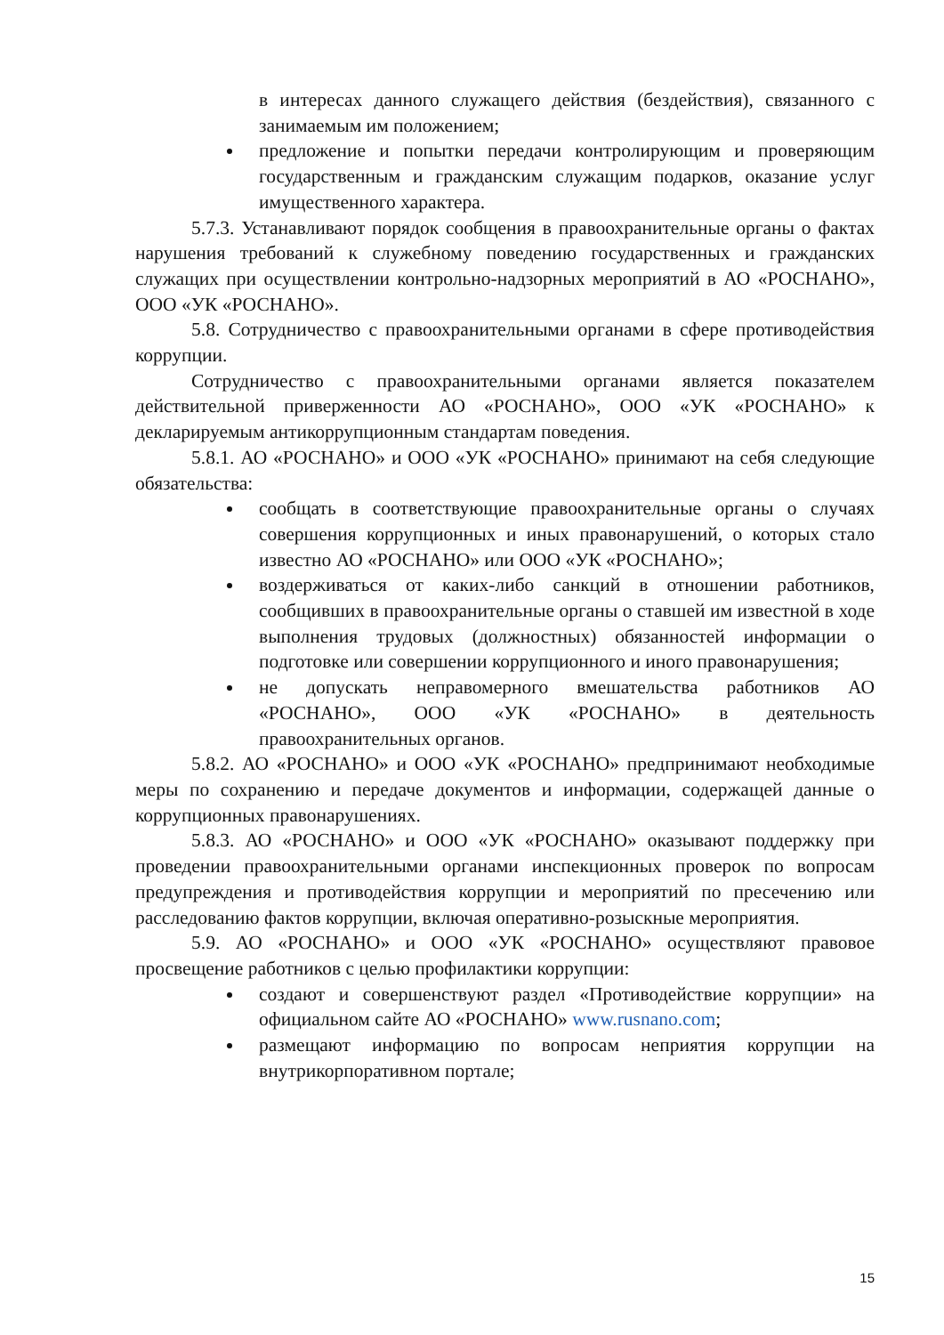в интересах данного служащего действия (бездействия), связанного с занимаемым им положением;
предложение и попытки передачи контролирующим и проверяющим государственным и гражданским служащим подарков, оказание услуг имущественного характера.
5.7.3. Устанавливают порядок сообщения в правоохранительные органы о фактах нарушения требований к служебному поведению государственных и гражданских служащих при осуществлении контрольно-надзорных мероприятий в АО «РОСНАНО», ООО «УК «РОСНАНО».
5.8. Сотрудничество с правоохранительными органами в сфере противодействия коррупции.
Сотрудничество с правоохранительными органами является показателем действительной приверженности АО «РОСНАНО», ООО «УК «РОСНАНО» к декларируемым антикоррупционным стандартам поведения.
5.8.1. АО «РОСНАНО» и ООО «УК «РОСНАНО» принимают на себя следующие обязательства:
сообщать в соответствующие правоохранительные органы о случаях совершения коррупционных и иных правонарушений, о которых стало известно АО «РОСНАНО» или ООО «УК «РОСНАНО»;
воздерживаться от каких-либо санкций в отношении работников, сообщивших в правоохранительные органы о ставшей им известной в ходе выполнения трудовых (должностных) обязанностей информации о подготовке или совершении коррупционного и иного правонарушения;
не допускать неправомерного вмешательства работников АО «РОСНАНО», ООО «УК «РОСНАНО» в деятельность правоохранительных органов.
5.8.2. АО «РОСНАНО» и ООО «УК «РОСНАНО» предпринимают необходимые меры по сохранению и передаче документов и информации, содержащей данные о коррупционных правонарушениях.
5.8.3. АО «РОСНАНО» и ООО «УК «РОСНАНО» оказывают поддержку при проведении правоохранительными органами инспекционных проверок по вопросам предупреждения и противодействия коррупции и мероприятий по пресечению или расследованию фактов коррупции, включая оперативно-розыскные мероприятия.
5.9. АО «РОСНАНО» и ООО «УК «РОСНАНО» осуществляют правовое просвещение работников с целью профилактики коррупции:
создают и совершенствуют раздел «Противодействие коррупции» на официальном сайте АО «РОСНАНО» www.rusnano.com;
размещают информацию по вопросам неприятия коррупции на внутрикорпоративном портале;
15